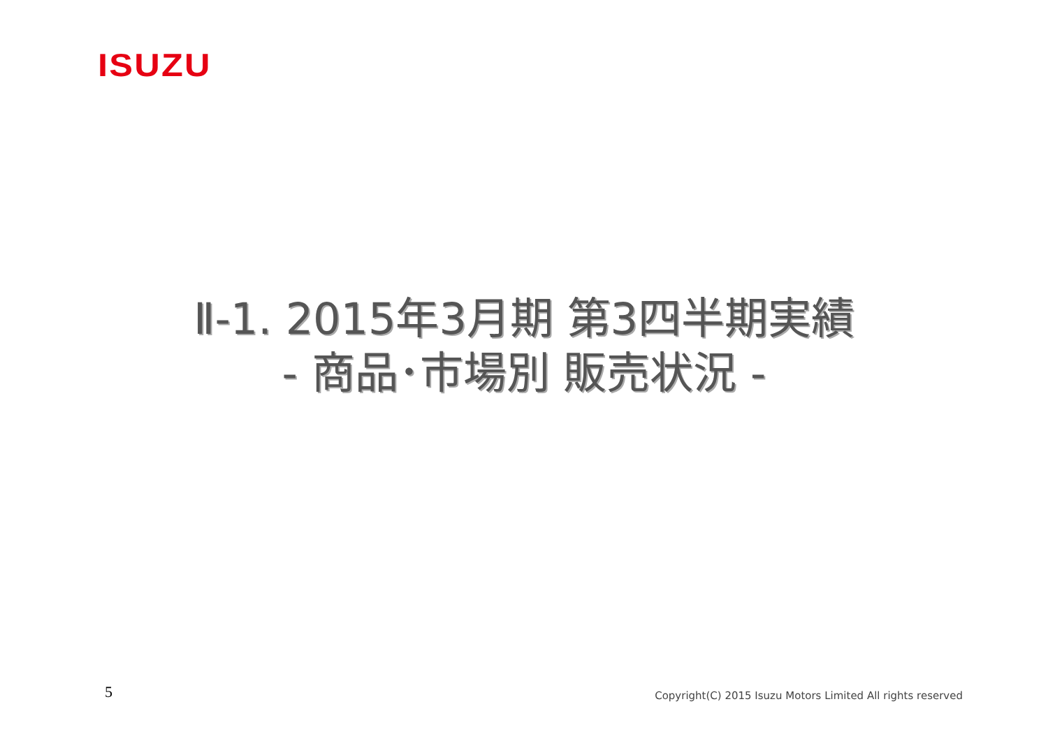ISUZU
Ⅱ-1. 2015年3月期 第3四半期実績
- 商品･市場別 販売状況 -
5
Copyright(C) 2015 Isuzu Motors Limited All rights reserved